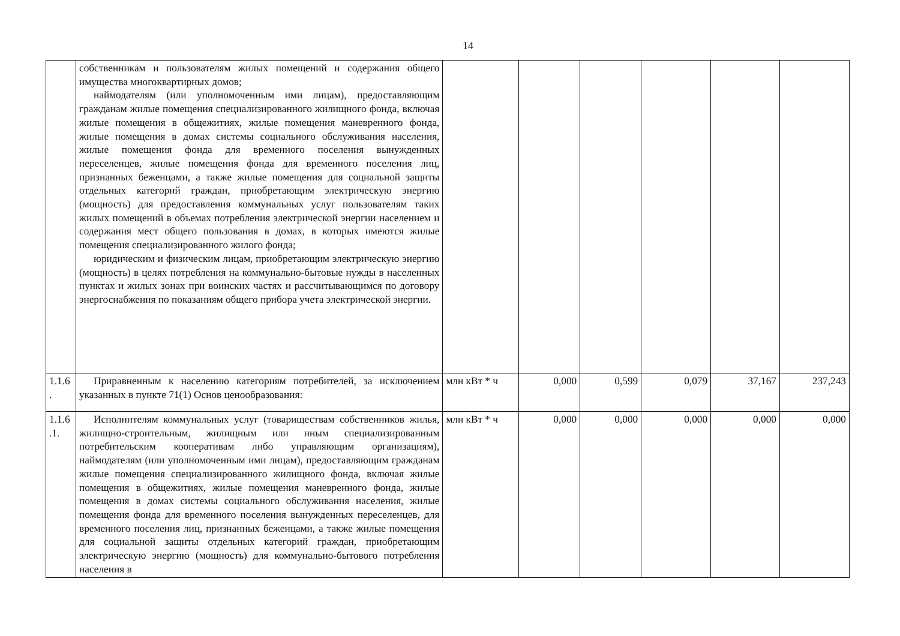14
| | собственникам и пользователям жилых помещений и содержания общего имущества многоквартирных домов; наймодателям (или уполномоченным ими лицам), предоставляющим гражданам жилые помещения специализированного жилищного фонда, включая жилые помещения в общежитиях, жилые помещения маневренного фонда, жилые помещения в домах системы социального обслуживания населения, жилые помещения фонда для временного поселения вынужденных переселенцев, жилые помещения фонда для временного поселения лиц, признанных беженцами, а также жилые помещения для социальной защиты отдельных категорий граждан, приобретающим электрическую энергию (мощность) для предоставления коммунальных услуг пользователям таких жилых помещений в объемах потребления электрической энергии населением и содержания мест общего пользования в домах, в которых имеются жилые помещения специализированного жилого фонда; юридическим и физическим лицам, приобретающим электрическую энергию (мощность) в целях потребления на коммунально-бытовые нужды в населенных пунктах и жилых зонах при воинских частях и рассчитывающимся по договору энергоснабжения по показаниям общего прибора учета электрической энергии. | | | | | | |
| 1.1.6 . | Приравненным к населению категориям потребителей, за исключением указанных в пункте 71(1) Основ ценообразования: | млн кВт * ч | 0,000 | 0,599 | 0,079 | 37,167 | 237,243 |
| 1.1.6 .1. | Исполнителям коммунальных услуг (товариществам собственников жилья, жилищно-строительным, жилищным или иным специализированным потребительским кооперативам либо управляющим организациям), наймодателям (или уполномоченным ими лицам), предоставляющим гражданам жилые помещения специализированного жилищного фонда, включая жилые помещения в общежитиях, жилые помещения маневренного фонда, жилые помещения в домах системы социального обслуживания населения, жилые помещения фонда для временного поселения вынужденных переселенцев, для временного поселения лиц, признанных беженцами, а также жилые помещения для социальной защиты отдельных категорий граждан, приобретающим электрическую энергию (мощность) для коммунально-бытового потребления населения в | млн кВт * ч | 0,000 | 0,000 | 0,000 | 0,000 | 0,000 |